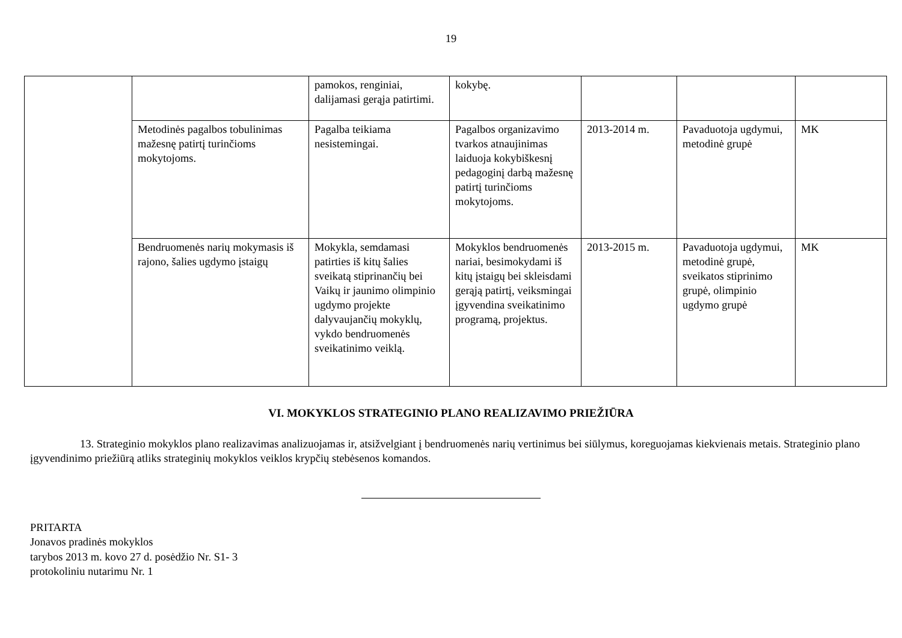19
| | | pamokos, renginiai, dalijamasi gerąja patirtimi. | kokybę. | | | |
| | Metodinės pagalbos tobulinimas mažesnę patirtį turinčioms mokytojoms. | Pagalba teikiama nesistemingai. | Pagalbos organizavimo tvarkos atnaujinimas laiduoja kokybiškesnį pedagoginį darbą mažesnę patirtį turinčioms mokytojoms. | 2013-2014 m. | Pavaduotoja ugdymui, metodinė grupė | MK |
| | Bendruomenės narių mokymasis iš rajono, šalies ugdymo įstaigų | Mokykla, semdamasi patirties iš kitų šalies sveikatą stiprinančių bei Vaikų ir jaunimo olimpinio ugdymo projekte dalyvaujančių mokyklų, vykdo bendruomenės sveikatinimo veiklą. | Mokyklos bendruomenės nariai, besimokydami iš kitų įstaigų bei skleisdami gerąją patirtį, veiksmingai įgyvendina sveikatinimo programą, projektus. | 2013-2015 m. | Pavaduotoja ugdymui, metodinė grupė, sveikatos stiprinimo grupė, olimpinio ugdymo grupė | MK |
VI. MOKYKLOS STRATEGINIO PLANO REALIZAVIMO PRIEŽIŪRA
13. Strateginio mokyklos plano realizavimas analizuojamas ir, atsižvelgiant į bendruomenės narių vertinimus bei siūlymus, koreguojamas kiekvienais metais. Strateginio plano įgyvendinimo priežiūrą atliks strateginių mokyklos veiklos krypčių stebėsenos komandos.
PRITARTA
Jonavos pradinės mokyklos
tarybos 2013 m. kovo 27 d. posėdžio Nr. S1- 3
protokoliniu nutarimu Nr. 1